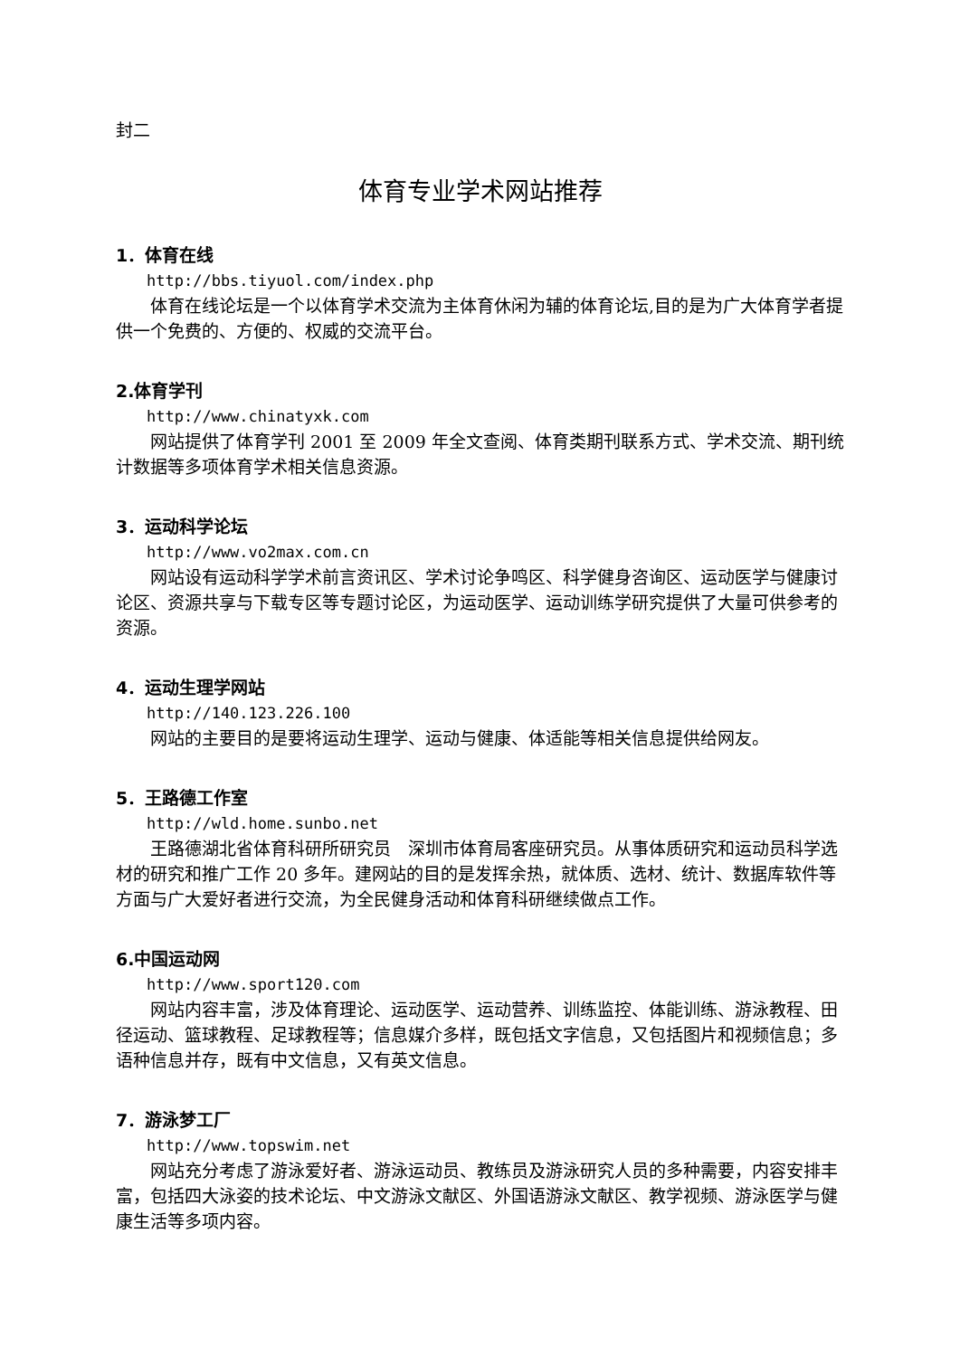封二
体育专业学术网站推荐
1．体育在线
http://bbs.tiyuol.com/index.php
体育在线论坛是一个以体育学术交流为主体育休闲为辅的体育论坛,目的是为广大体育学者提供一个免费的、方便的、权威的交流平台。
2.体育学刊
http://www.chinatyxk.com
网站提供了体育学刊 2001 至 2009 年全文查阅、体育类期刊联系方式、学术交流、期刊统计数据等多项体育学术相关信息资源。
3．运动科学论坛
http://www.vo2max.com.cn
网站设有运动科学学术前言资讯区、学术讨论争鸣区、科学健身咨询区、运动医学与健康讨论区、资源共享与下载专区等专题讨论区，为运动医学、运动训练学研究提供了大量可供参考的资源。
4．运动生理学网站
http://140.123.226.100
网站的主要目的是要将运动生理学、运动与健康、体适能等相关信息提供给网友。
5．王路德工作室
http://wld.home.sunbo.net
王路德湖北省体育科研所研究员　深圳市体育局客座研究员。从事体质研究和运动员科学选材的研究和推广工作 20 多年。建网站的目的是发挥余热，就体质、选材、统计、数据库软件等方面与广大爱好者进行交流，为全民健身活动和体育科研继续做点工作。
6.中国运动网
http://www.sport120.com
网站内容丰富，涉及体育理论、运动医学、运动营养、训练监控、体能训练、游泳教程、田径运动、篮球教程、足球教程等；信息媒介多样，既包括文字信息，又包括图片和视频信息；多语种信息并存，既有中文信息，又有英文信息。
7．游泳梦工厂
http://www.topswim.net
网站充分考虑了游泳爱好者、游泳运动员、教练员及游泳研究人员的多种需要，内容安排丰富，包括四大泳姿的技术论坛、中文游泳文献区、外国语游泳文献区、教学视频、游泳医学与健康生活等多项内容。